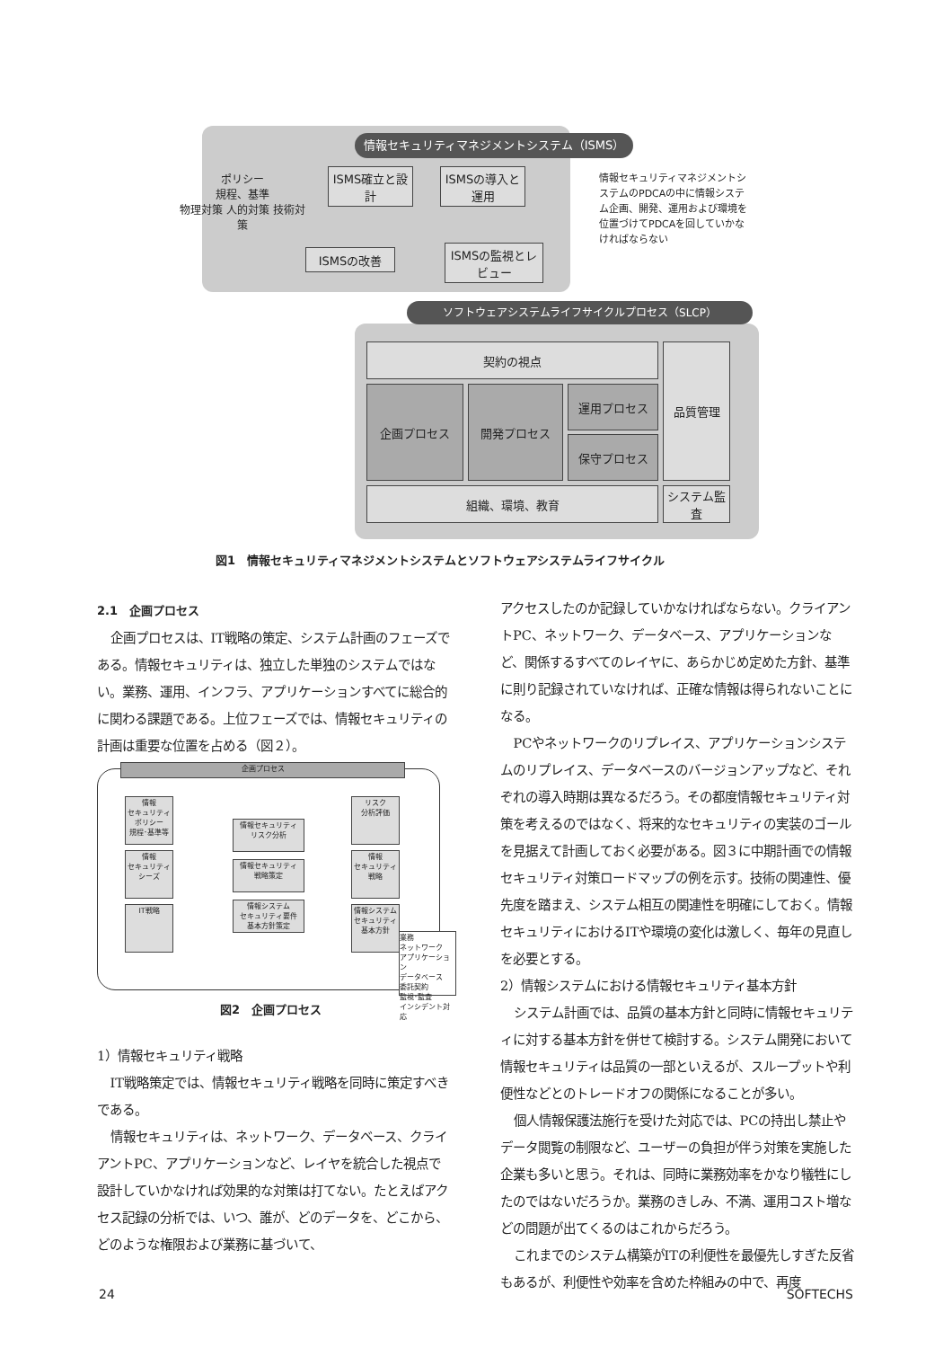情報セキュリティマネジメントシステム（ISMS）
ポリシー
規程、基準
物理対策 人的対策 技術対策
ISMS確立と設計
ISMSの導入と運用
ISMSの改善
ISMSの監視とレビュー
情報セキュリティマネジメントシステムのPDCAの中に情報システム企画、開発、運用および環境を位置づけてPDCAを回していかなければならない
ソフトウェアシステムライフサイクルプロセス（SLCP）
契約の視点
企画プロセス 開発プロセス 運用プロセス
保守プロセス
品質管理
組織、環境、教育
システム監査
図1　情報セキュリティマネジメントシステムとソフトウェアシステムライフサイクル
2.1　企画プロセス
企画プロセスは、IT戦略の策定、システム計画のフェーズである。情報セキュリティは、独立した単独のシステムではない。業務、運用、インフラ、アプリケーションすべてに総合的に関わる課題である。上位フェーズでは、情報セキュリティの計画は重要な位置を占める（図２）。
企画プロセス
情報
セキュリティ
ポリシー
規程･基準等
情報
セキュリティ
シーズ
IT戦略
情報セキュリティ
リスク分析
情報セキュリティ
戦略策定
情報システム
セキュリティ要件
基本方針策定
リスク
分析評価
情報
セキュリティ
戦略
情報システム
セキュリティ
基本方針
業務
ネットワーク
アプリケーション
データベース
委託契約
監視･監査
インシデント対応
図2　企画プロセス
1）情報セキュリティ戦略
IT戦略策定では、情報セキュリティ戦略を同時に策定すべきである。
情報セキュリティは、ネットワーク、データベース、クライアントPC、アプリケーションなど、レイヤを統合した視点で設計していかなければ効果的な対策は打てない。たとえばアクセス記録の分析では、いつ、誰が、どのデータを、どこから、どのような権限および業務に基づいて、
アクセスしたのか記録していかなければならない。クライアントPC、ネットワーク、データベース、アプリケーションなど、関係するすべてのレイヤに、あらかじめ定めた方針、基準に則り記録されていなければ、正確な情報は得られないことになる。
PCやネットワークのリプレイス、アプリケーションシステムのリプレイス、データベースのバージョンアップなど、それぞれの導入時期は異なるだろう。その都度情報セキュリティ対策を考えるのではなく、将来的なセキュリティの実装のゴールを見据えて計画しておく必要がある。図３に中期計画での情報セキュリティ対策ロードマップの例を示す。技術の関連性、優先度を踏まえ、システム相互の関連性を明確にしておく。情報セキュリティにおけるITや環境の変化は激しく、毎年の見直しを必要とする。
2）情報システムにおける情報セキュリティ基本方針
システム計画では、品質の基本方針と同時に情報セキュリティに対する基本方針を併せて検討する。システム開発において情報セキュリティは品質の一部といえるが、スループットや利便性などとのトレードオフの関係になることが多い。
個人情報保護法施行を受けた対応では、PCの持出し禁止やデータ閲覧の制限など、ユーザーの負担が伴う対策を実施した企業も多いと思う。それは、同時に業務効率をかなり犠牲にしたのではないだろうか。業務のきしみ、不満、運用コスト増などの問題が出てくるのはこれからだろう。
これまでのシステム構築がITの利便性を最優先しすぎた反省もあるが、利便性や効率を含めた枠組みの中で、再度
24 SOFTECHS